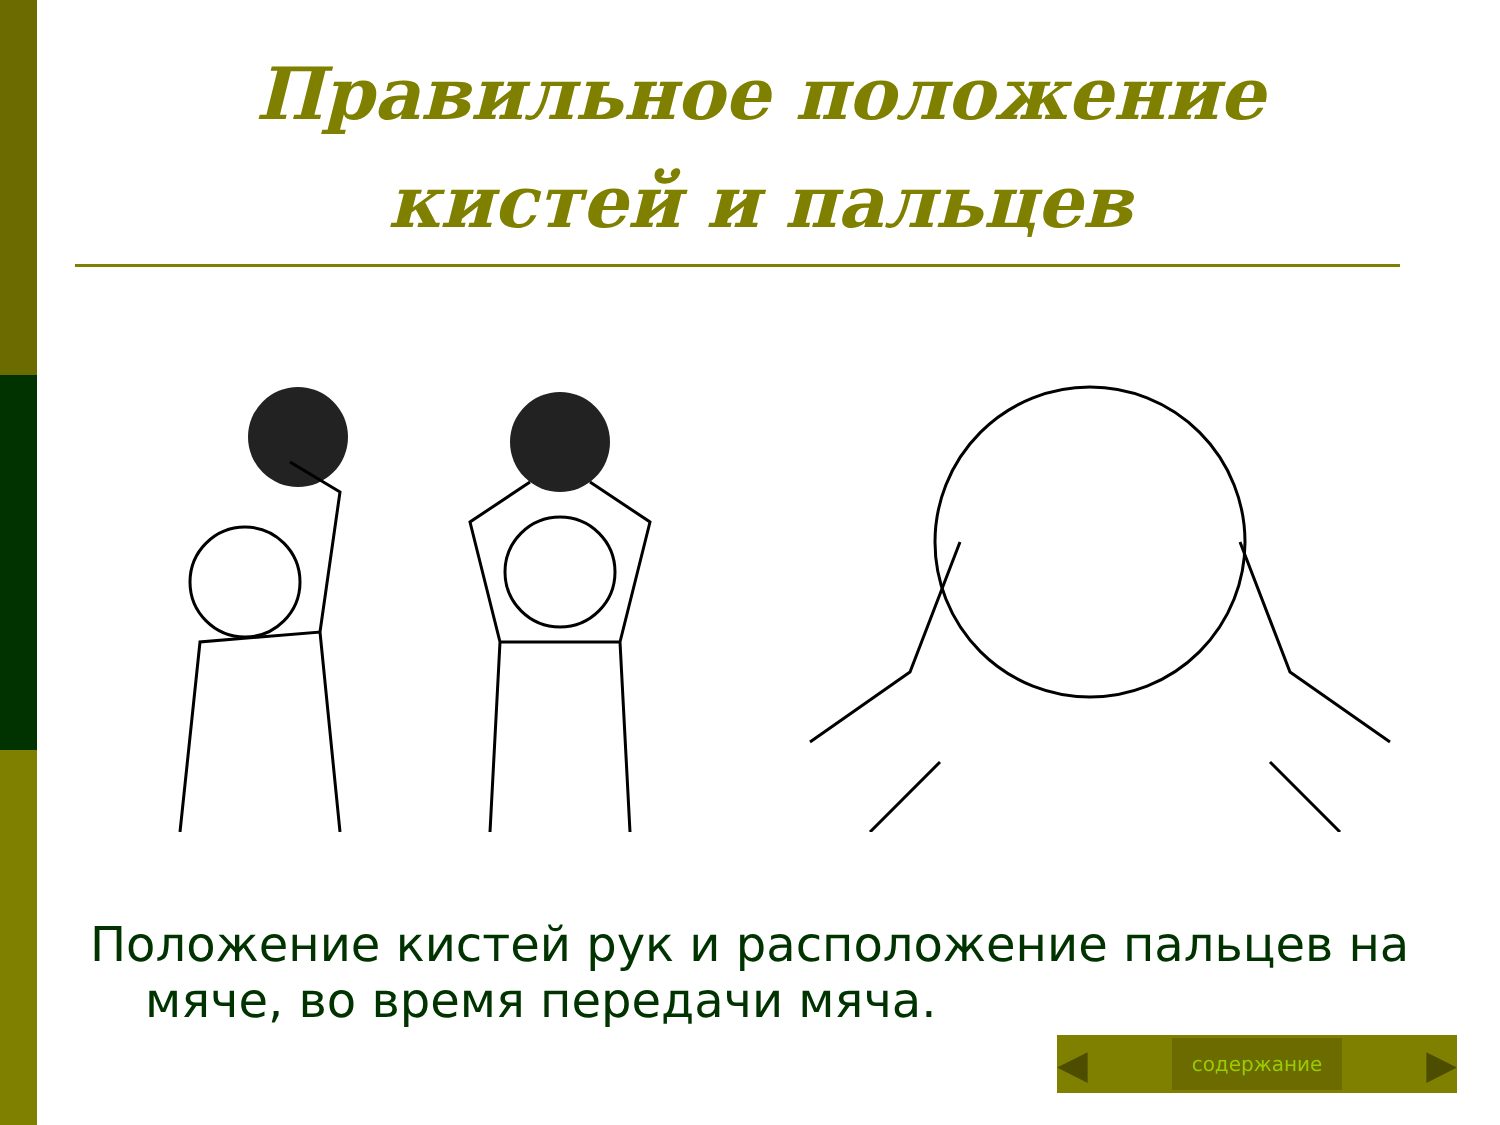Правильное положение кистей и пальцев
Положение кистей рук и расположение пальцев на мяче, во время передачи мяча.
◀ содержание ▶